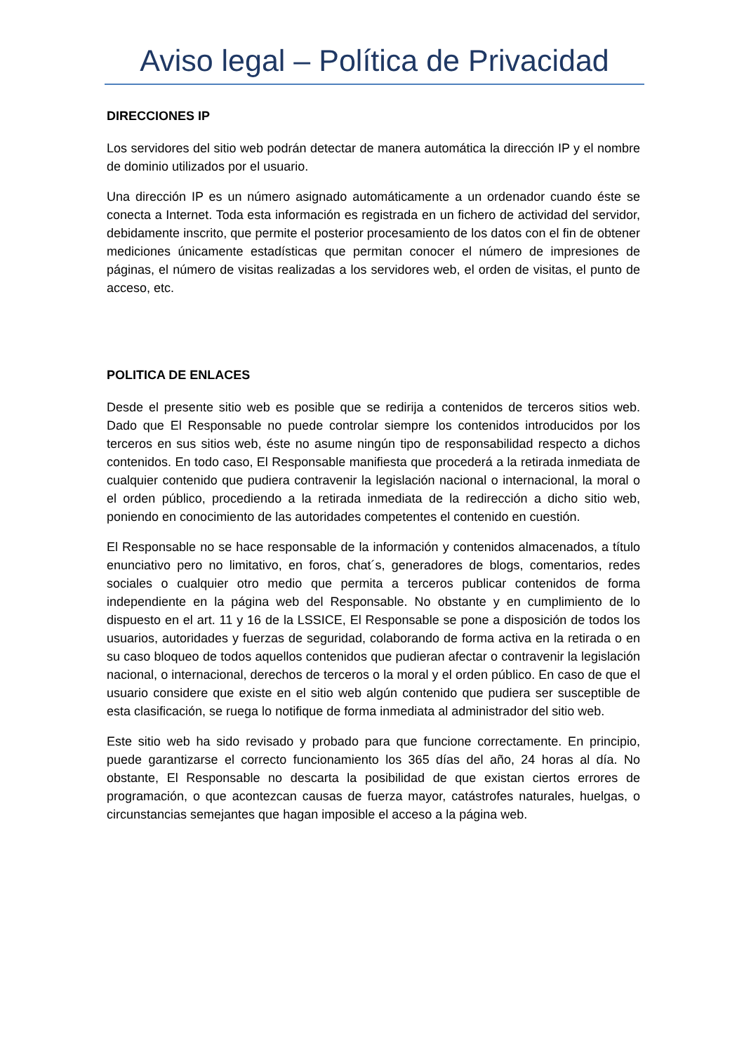Aviso legal – Política de Privacidad
DIRECCIONES IP
Los servidores del sitio web podrán detectar de manera automática la dirección IP y el nombre de dominio utilizados por el usuario.
Una dirección IP es un número asignado automáticamente a un ordenador cuando éste se conecta a Internet. Toda esta información es registrada en un fichero de actividad del servidor, debidamente inscrito, que permite el posterior procesamiento de los datos con el fin de obtener mediciones únicamente estadísticas que permitan conocer el número de impresiones de páginas, el número de visitas realizadas a los servidores web, el orden de visitas, el punto de acceso, etc.
POLITICA DE ENLACES
Desde el presente sitio web es posible que se redirija a contenidos de terceros sitios web. Dado que El Responsable no puede controlar siempre los contenidos introducidos por los terceros en sus sitios web, éste no asume ningún tipo de responsabilidad respecto a dichos contenidos. En todo caso, El Responsable manifiesta que procederá a la retirada inmediata de cualquier contenido que pudiera contravenir la legislación nacional o internacional, la moral o el orden público, procediendo a la retirada inmediata de la redirección a dicho sitio web, poniendo en conocimiento de las autoridades competentes el contenido en cuestión.
El Responsable no se hace responsable de la información y contenidos almacenados, a título enunciativo pero no limitativo, en foros, chat´s, generadores de blogs, comentarios, redes sociales o cualquier otro medio que permita a terceros publicar contenidos de forma independiente en la página web del Responsable. No obstante y en cumplimiento de lo dispuesto en el art. 11 y 16 de la LSSICE, El Responsable se pone a disposición de todos los usuarios, autoridades y fuerzas de seguridad, colaborando de forma activa en la retirada o en su caso bloqueo de todos aquellos contenidos que pudieran afectar o contravenir la legislación nacional, o internacional, derechos de terceros o la moral y el orden público. En caso de que el usuario considere que existe en el sitio web algún contenido que pudiera ser susceptible de esta clasificación, se ruega lo notifique de forma inmediata al administrador del sitio web.
Este sitio web ha sido revisado y probado para que funcione correctamente. En principio, puede garantizarse el correcto funcionamiento los 365 días del año, 24 horas al día. No obstante, El Responsable no descarta la posibilidad de que existan ciertos errores de programación, o que acontezcan causas de fuerza mayor, catástrofes naturales, huelgas, o circunstancias semejantes que hagan imposible el acceso a la página web.